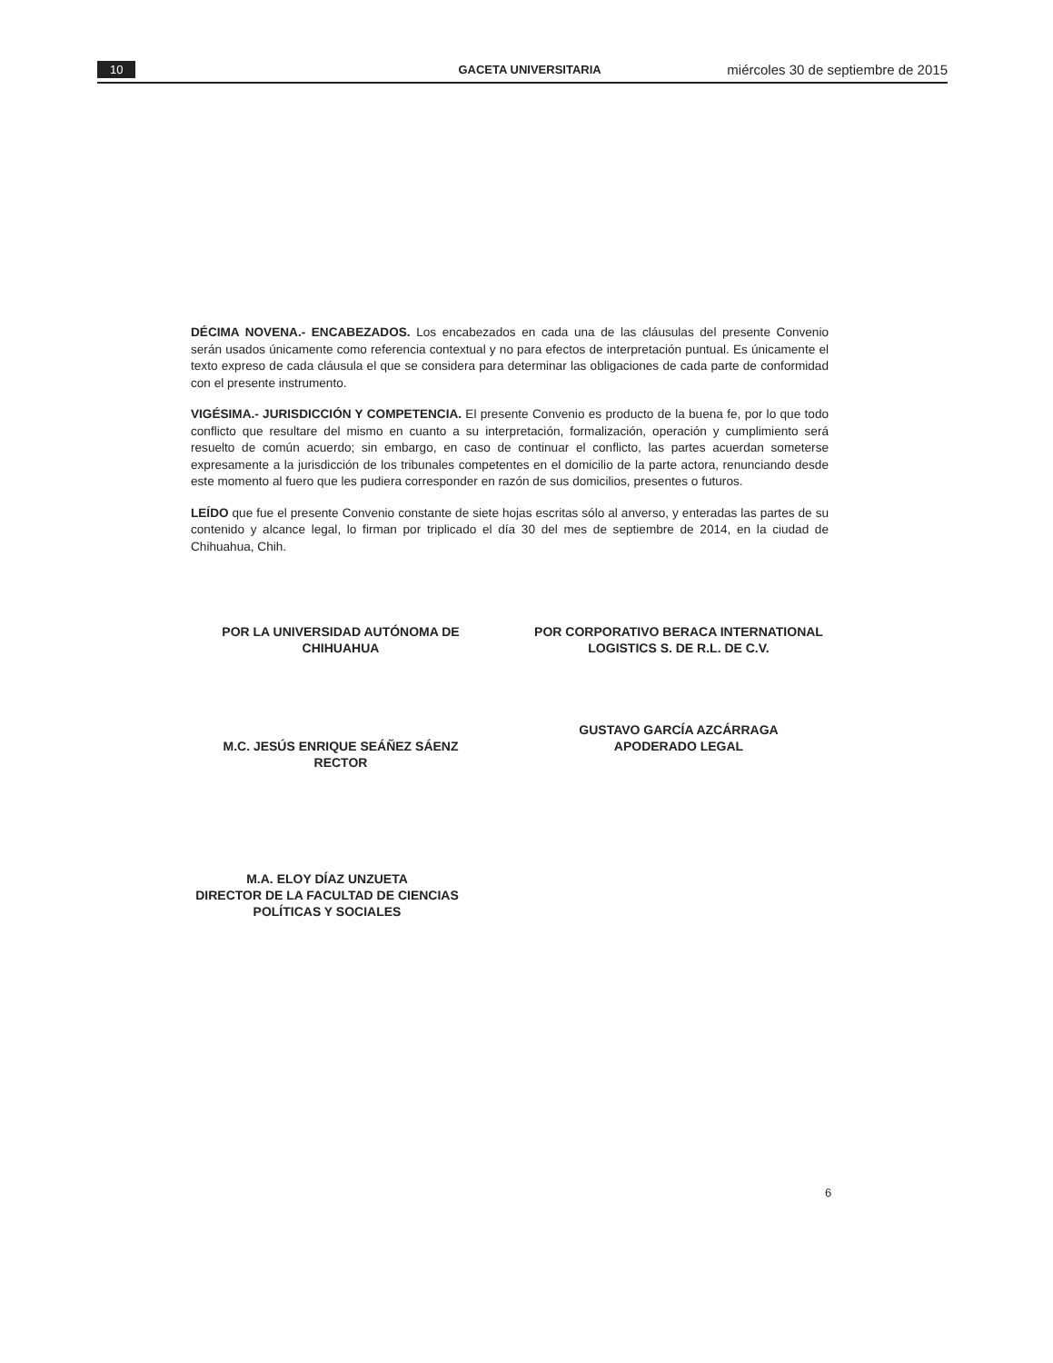10 GACETA UNIVERSITARIA miércoles 30 de septiembre de 2015
DÉCIMA NOVENA.- ENCABEZADOS. Los encabezados en cada una de las cláusulas del presente Convenio serán usados únicamente como referencia contextual y no para efectos de interpretación puntual. Es únicamente el texto expreso de cada cláusula el que se considera para determinar las obligaciones de cada parte de conformidad con el presente instrumento.
VIGÉSIMA.- JURISDICCIÓN Y COMPETENCIA. El presente Convenio es producto de la buena fe, por lo que todo conflicto que resultare del mismo en cuanto a su interpretación, formalización, operación y cumplimiento será resuelto de común acuerdo; sin embargo, en caso de continuar el conflicto, las partes acuerdan someterse expresamente a la jurisdicción de los tribunales competentes en el domicilio de la parte actora, renunciando desde este momento al fuero que les pudiera corresponder en razón de sus domicilios, presentes o futuros.
LEÍDO que fue el presente Convenio constante de siete hojas escritas sólo al anverso, y enteradas las partes de su contenido y alcance legal, lo firman por triplicado el día 30 del mes de septiembre de 2014, en la ciudad de Chihuahua, Chih.
POR LA UNIVERSIDAD AUTÓNOMA DE CHIHUAHUA
M.C. JESÚS ENRIQUE SEÁÑEZ SÁENZ
RECTOR
POR CORPORATIVO BERACA INTERNATIONAL LOGISTICS S. DE R.L. DE C.V.
GUSTAVO GARCÍA AZCÁRRAGA
APODERADO LEGAL
M.A. ELOY DÍAZ UNZUETA
DIRECTOR DE LA FACULTAD DE CIENCIAS POLÍTICAS Y SOCIALES
6